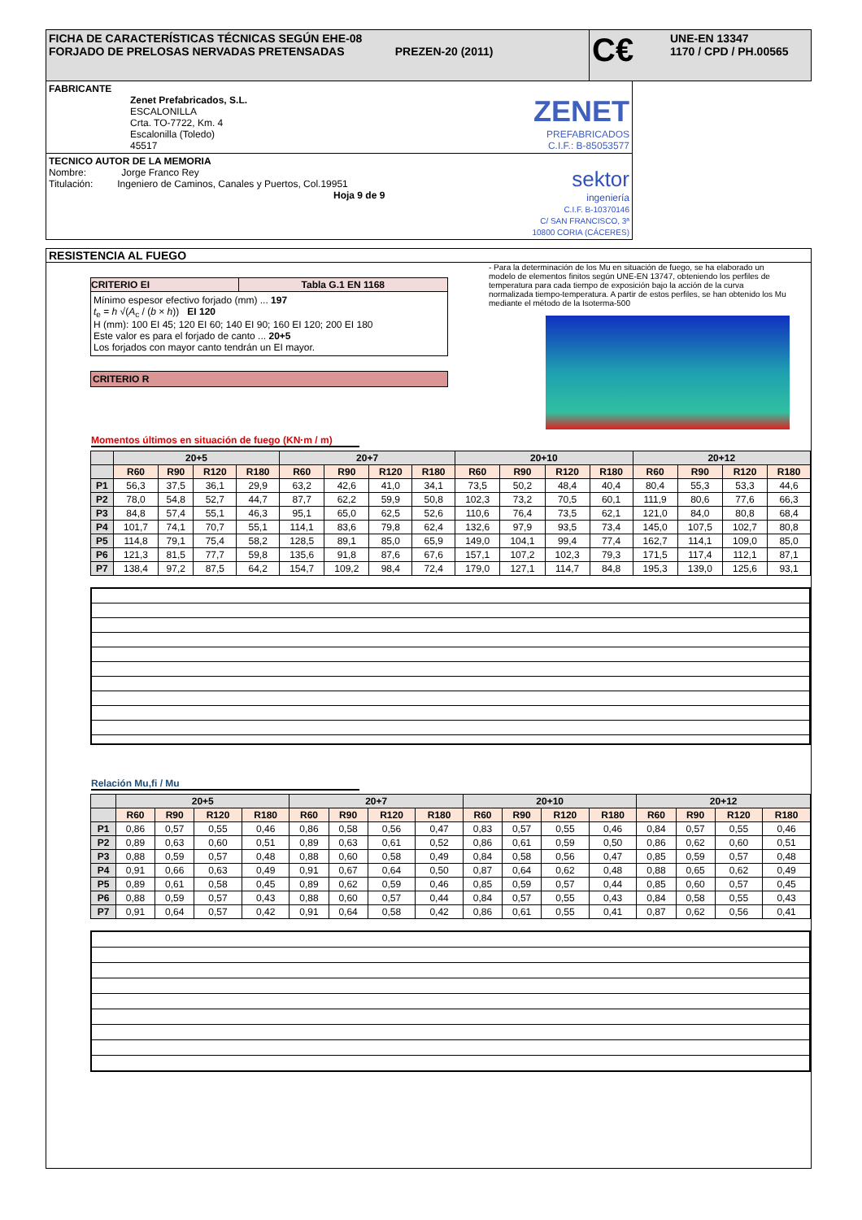FICHA DE CARACTERÍSTICAS TÉCNICAS SEGÚN EHE-08
FORJADO DE PRELOSAS NERVADAS PRETENSADAS PREZEN-20 (2011)
C€
UNE-EN 13347
1170 / CPD / PH.00565
FABRICANTE
Zenet Prefabricados, S.L.
ESCALONILLA
Crta. TO-7722, Km. 4
Escalonilla (Toledo)
45517
ZENET
PREFABRICADOS
C.I.F.: B-85053577
TECNICO AUTOR DE LA MEMORIA
Nombre: Jorge Franco Rey
Titulación: Ingeniero de Caminos, Canales y Puertos, Col.19951
Hoja 9 de 9
sektor
ingeniería
C.I.F. B-10370146
C/ SAN FRANCISCO, 3ª
10800 CORIA (CÁCERES)
RESISTENCIA AL FUEGO
| CRITERIO EI | Tabla G.1 EN 1168 |
| --- | --- |
Mínimo espesor efectivo forjado (mm) ... 197
t<sub>e</sub> = h √(A<sub>c</sub> / (b × h)) EI 120
H (mm): 100 EI 45; 120 EI 60; 140 EI 90; 160 EI 120; 200 EI 180
Este valor es para el forjado de canto ... 20+5
Los forjados con mayor canto tendrán un EI mayor.
CRITERIO R
- Para la determinación de los Mu en situación de fuego, se ha elaborado un modelo de elementos finitos según UNE-EN 13747, obteniendo los perfiles de temperatura para cada tiempo de exposición bajo la acción de la curva normalizada tiempo-temperatura. A partir de estos perfiles, se han obtenido los Mu mediante el método de la Isoterma-500
Momentos últimos en situación de fuego (KN·m / m)
| | 20+5 | | | | 20+7 | | | | 20+10 | | | | 20+12 | | | |
| --- | --- | --- | --- | --- | --- | --- | --- | --- | --- | --- | --- | --- | --- | --- | --- | --- |
| | R60 | R90 | R120 | R180 | R60 | R90 | R120 | R180 | R60 | R90 | R120 | R180 | R60 | R90 | R120 | R180 |
| P1 | 56,3 | 37,5 | 36,1 | 29,9 | 63,2 | 42,6 | 41,0 | 34,1 | 73,5 | 50,2 | 48,4 | 40,4 | 80,4 | 55,3 | 53,3 | 44,6 |
| P2 | 78,0 | 54,8 | 52,7 | 44,7 | 87,7 | 62,2 | 59,9 | 50,8 | 102,3 | 73,2 | 70,5 | 60,1 | 111,9 | 80,6 | 77,6 | 66,3 |
| P3 | 84,8 | 57,4 | 55,1 | 46,3 | 95,1 | 65,0 | 62,5 | 52,6 | 110,6 | 76,4 | 73,5 | 62,1 | 121,0 | 84,0 | 80,8 | 68,4 |
| P4 | 101,7 | 74,1 | 70,7 | 55,1 | 114,1 | 83,6 | 79,8 | 62,4 | 132,6 | 97,9 | 93,5 | 73,4 | 145,0 | 107,5 | 102,7 | 80,8 |
| P5 | 114,8 | 79,1 | 75,4 | 58,2 | 128,5 | 89,1 | 85,0 | 65,9 | 149,0 | 104,1 | 99,4 | 77,4 | 162,7 | 114,1 | 109,0 | 85,0 |
| P6 | 121,3 | 81,5 | 77,7 | 59,8 | 135,6 | 91,8 | 87,6 | 67,6 | 157,1 | 107,2 | 102,3 | 79,3 | 171,5 | 117,4 | 112,1 | 87,1 |
| P7 | 138,4 | 97,2 | 87,5 | 64,2 | 154,7 | 109,2 | 98,4 | 72,4 | 179,0 | 127,1 | 114,7 | 84,8 | 195,3 | 139,0 | 125,6 | 93,1 |
Relación Mu,fi / Mu
| | 20+5 | | | | 20+7 | | | | 20+10 | | | | 20+12 | | | |
| --- | --- | --- | --- | --- | --- | --- | --- | --- | --- | --- | --- | --- | --- | --- | --- | --- |
| | R60 | R90 | R120 | R180 | R60 | R90 | R120 | R180 | R60 | R90 | R120 | R180 | R60 | R90 | R120 | R180 |
| P1 | 0,86 | 0,57 | 0,55 | 0,46 | 0,86 | 0,58 | 0,56 | 0,47 | 0,83 | 0,57 | 0,55 | 0,46 | 0,84 | 0,57 | 0,55 | 0,46 |
| P2 | 0,89 | 0,63 | 0,60 | 0,51 | 0,89 | 0,63 | 0,61 | 0,52 | 0,86 | 0,61 | 0,59 | 0,50 | 0,86 | 0,62 | 0,60 | 0,51 |
| P3 | 0,88 | 0,59 | 0,57 | 0,48 | 0,88 | 0,60 | 0,58 | 0,49 | 0,84 | 0,58 | 0,56 | 0,47 | 0,85 | 0,59 | 0,57 | 0,48 |
| P4 | 0,91 | 0,66 | 0,63 | 0,49 | 0,91 | 0,67 | 0,64 | 0,50 | 0,87 | 0,64 | 0,62 | 0,48 | 0,88 | 0,65 | 0,62 | 0,49 |
| P5 | 0,89 | 0,61 | 0,58 | 0,45 | 0,89 | 0,62 | 0,59 | 0,46 | 0,85 | 0,59 | 0,57 | 0,44 | 0,85 | 0,60 | 0,57 | 0,45 |
| P6 | 0,88 | 0,59 | 0,57 | 0,43 | 0,88 | 0,60 | 0,57 | 0,44 | 0,84 | 0,57 | 0,55 | 0,43 | 0,84 | 0,58 | 0,55 | 0,43 |
| P7 | 0,91 | 0,64 | 0,57 | 0,42 | 0,91 | 0,64 | 0,58 | 0,42 | 0,86 | 0,61 | 0,55 | 0,41 | 0,87 | 0,62 | 0,56 | 0,41 |